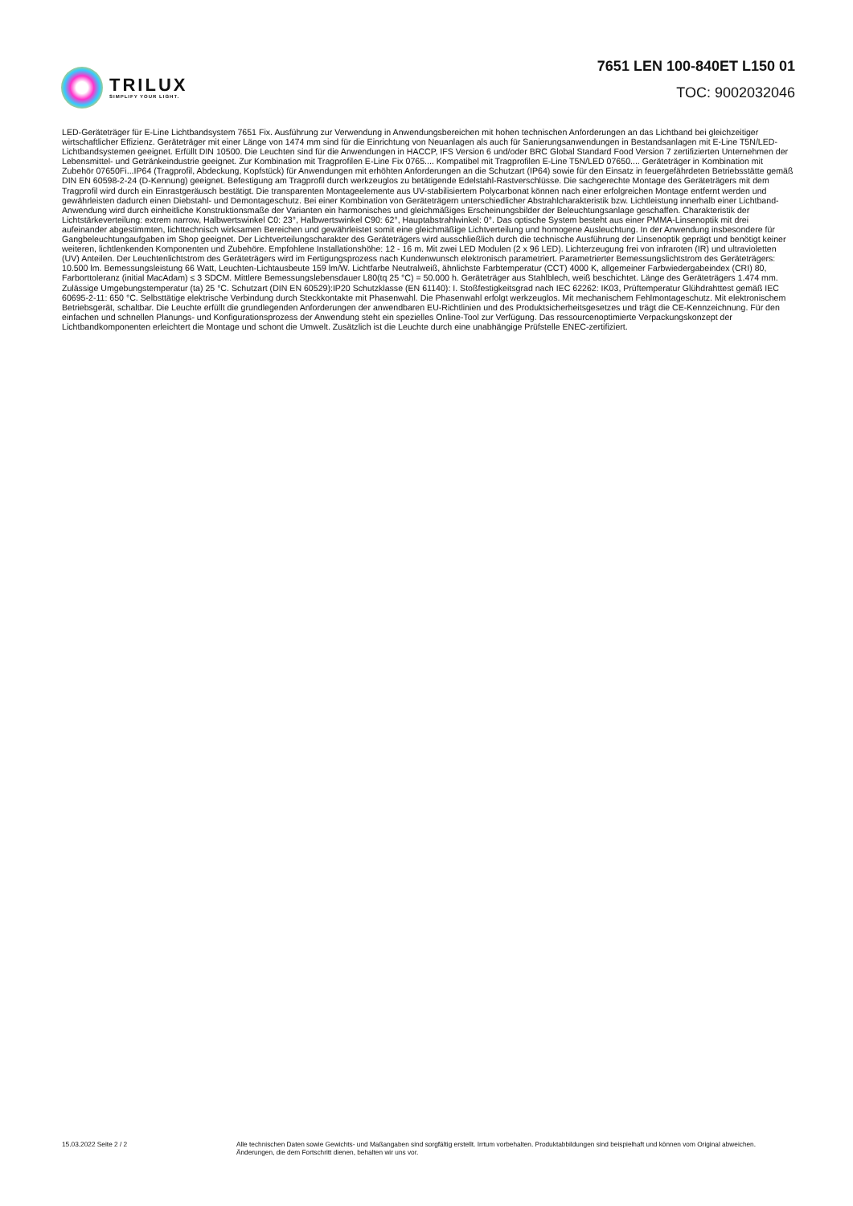TRILUX
SIMPLIFY YOUR LIGHT.
7651 LEN 100-840ET L150 01
TOC: 9002032046
LED-Geräteträger für E-Line Lichtbandsystem 7651 Fix. Ausführung zur Verwendung in Anwendungsbereichen mit hohen technischen Anforderungen an das Lichtband bei gleichzeitiger wirtschaftlicher Effizienz. Geräteträger mit einer Länge von 1474 mm sind für die Einrichtung von Neuanlagen als auch für Sanierungsanwendungen in Bestandsanlagen mit E-Line T5N/LED-Lichtbandsystemen geeignet. Erfüllt DIN 10500. Die Leuchten sind für die Anwendungen in HACCP, IFS Version 6 und/oder BRC Global Standard Food Version 7 zertifizierten Unternehmen der Lebensmittel- und Getränkeindustrie geeignet. Zur Kombination mit Tragprofilen E-Line Fix 0765.... Kompatibel mit Tragprofilen E-Line T5N/LED 07650.... Geräteträger in Kombination mit Zubehör 07650Fi...IP64 (Tragprofil, Abdeckung, Kopfstück) für Anwendungen mit erhöhten Anforderungen an die Schutzart (IP64) sowie für den Einsatz in feuergefährdeten Betriebsstätte gemäß DIN EN 60598-2-24 (D-Kennung) geeignet. Befestigung am Tragprofil durch werkzeuglos zu betätigende Edelstahl-Rastverschlüsse. Die sachgerechte Montage des Geräteträgers mit dem Tragprofil wird durch ein Einrastgeräusch bestätigt. Die transparenten Montageelemente aus UV-stabilisiertem Polycarbonat können nach einer erfolgreichen Montage entfernt werden und gewährleisten dadurch einen Diebstahl- und Demontageschutz. Bei einer Kombination von Geräteträgern unterschiedlicher Abstrahlcharakteristik bzw. Lichtleistung innerhalb einer Lichtband- Anwendung wird durch einheitliche Konstruktionsmaße der Varianten ein harmonisches und gleichmäßiges Erscheinungsbilder der Beleuchtungsanlage geschaffen. Charakteristik der Lichtstärkeverteilung: extrem narrow, Halbwertswinkel C0: 23°, Halbwertswinkel C90: 62°, Hauptabstrahlwinkel: 0°. Das optische System besteht aus einer PMMA-Linsenoptik mit drei aufeinander abgestimmten, lichttechnisch wirksamen Bereichen und gewährleistet somit eine gleichmäßige Lichtverteilung und homogene Ausleuchtung. In der Anwendung insbesondere für Gangbeleuchtungaufgaben im Shop geeignet. Der Lichtverteilungscharakter des Geräteträgers wird ausschließlich durch die technische Ausführung der Linsenoptik geprägt und benötigt keiner weiteren, lichtlenkenden Komponenten und Zubehöre. Empfohlene Installationshöhe: 12 - 16 m. Mit zwei LED Modulen (2 x 96 LED). Lichterzeugung frei von infraroten (IR) und ultravioletten (UV) Anteilen. Der Leuchtenlichtstrom des Geräteträgers wird im Fertigungsprozess nach Kundenwunsch elektronisch parametriert. Parametrierter Bemessungslichtstrom des Geräteträgers: 10.500 lm. Bemessungsleistung 66 Watt, Leuchten-Lichtausbeute 159 lm/W. Lichtfarbe Neutralweiß, ähnlichste Farbtemperatur (CCT) 4000 K, allgemeiner Farbwiedergabeindex (CRI) 80, Farborttoleranz (initial MacAdam) ≤ 3 SDCM. Mittlere Bemessungslebensdauer L80(tq 25 °C) = 50.000 h. Geräteträger aus Stahlblech, weiß beschichtet. Länge des Geräteträgers 1.474 mm. Zulässige Umgebungstemperatur (ta) 25 °C. Schutzart (DIN EN 60529):IP20 Schutzklasse (EN 61140): I. Stoßfestigkeitsgrad nach IEC 62262: IK03, Prüftemperatur Glühdrahttest gemäß IEC 60695-2-11: 650 °C. Selbsttätige elektrische Verbindung durch Steckkontakte mit Phasenwahl. Die Phasenwahl erfolgt werkzeuglos. Mit mechanischem Fehlmontageschutz. Mit elektronischem Betriebsgerät, schaltbar. Die Leuchte erfüllt die grundlegenden Anforderungen der anwendbaren EU-Richtlinien und des Produktsicherheitsgesetzes und trägt die CE-Kennzeichnung. Für den einfachen und schnellen Planungs- und Konfigurationsprozess der Anwendung steht ein spezielles Online-Tool zur Verfügung. Das ressourcenoptimierte Verpackungskonzept der Lichtbandkomponenten erleichtert die Montage und schont die Umwelt. Zusätzlich ist die Leuchte durch eine unabhängige Prüfstelle ENEC-zertifiziert.
15.03.2022 Seite 2 / 2 Alle technischen Daten sowie Gewichts- und Maßangaben sind sorgfältig erstellt. Irrtum vorbehalten. Produktabbildungen sind beispielhaft und können vom Original abweichen. Änderungen, die dem Fortschritt dienen, behalten wir uns vor.